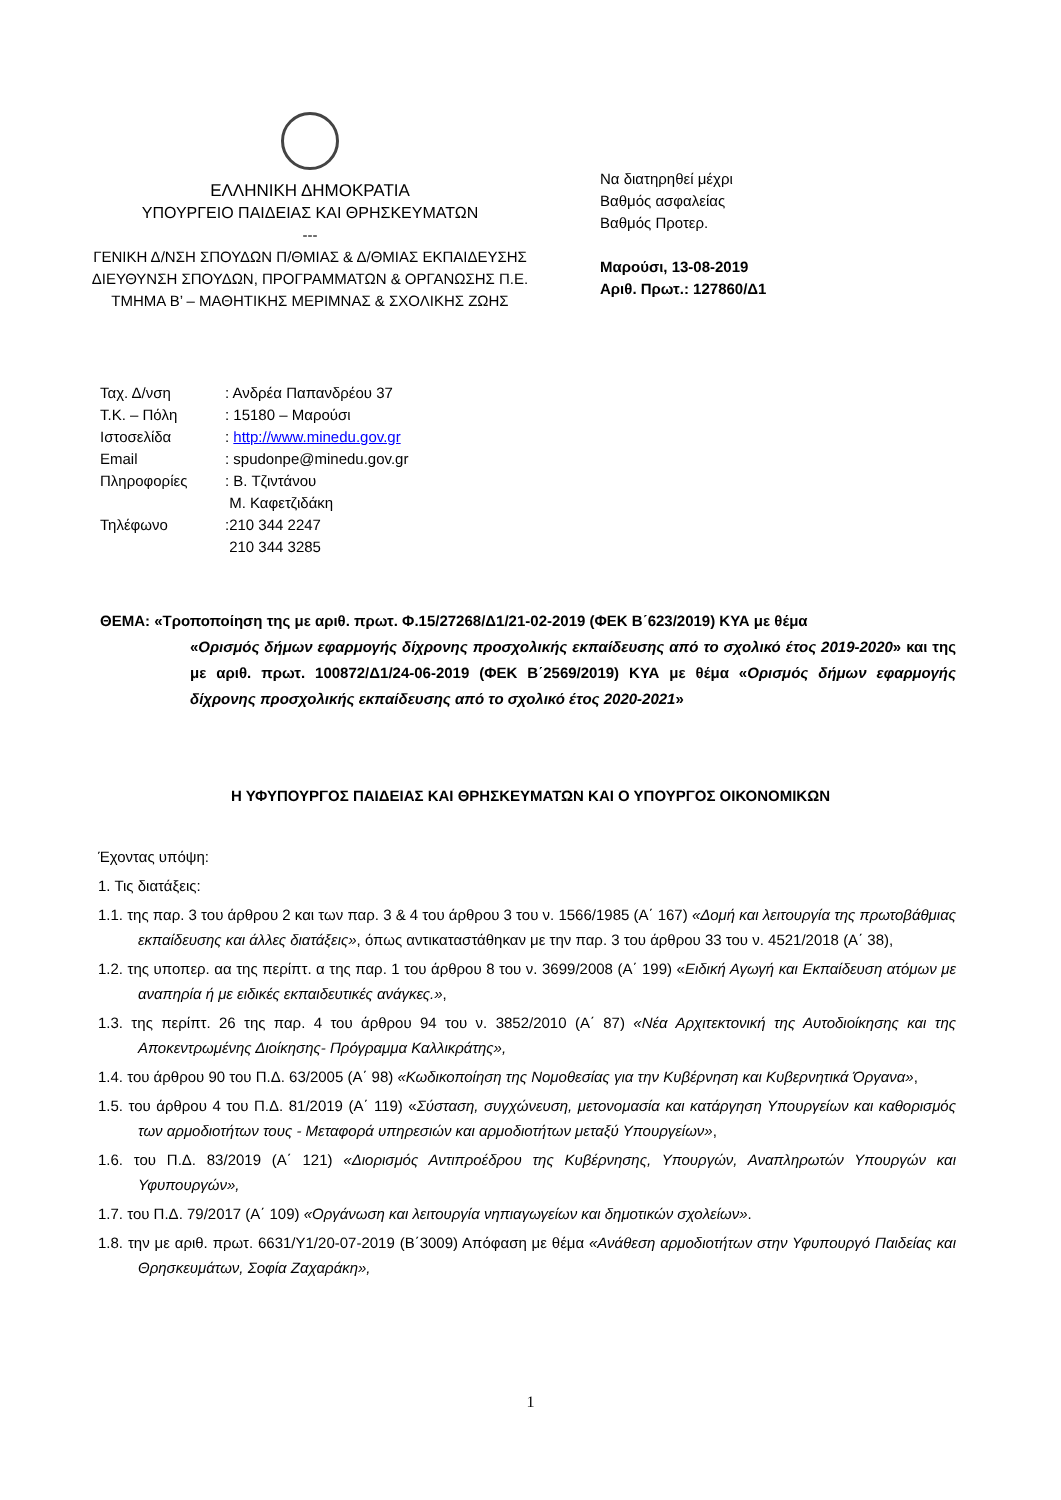ΕΛΛΗΝΙΚΗ ΔΗΜΟΚΡΑΤΙΑ
ΥΠΟΥΡΓΕΙΟ ΠΑΙΔΕΙΑΣ ΚΑΙ ΘΡΗΣΚΕΥΜΑΤΩΝ
---
ΓΕΝΙΚΗ Δ/ΝΣΗ ΣΠΟΥΔΩΝ Π/ΘΜΙΑΣ & Δ/ΘΜΙΑΣ ΕΚΠΑΙΔΕΥΣΗΣ
ΔΙΕΥΘΥΝΣΗ ΣΠΟΥΔΩΝ, ΠΡΟΓΡΑΜΜΑΤΩΝ & ΟΡΓΑΝΩΣΗΣ Π.Ε.
ΤΜΗΜΑ Β’ – ΜΑΘΗΤΙΚΗΣ ΜΕΡΙΜΝΑΣ & ΣΧΟΛΙΚΗΣ ΖΩΗΣ
Να διατηρηθεί μέχρι
Βαθμός ασφαλείας
Βαθμός Προτερ.
Μαρούσι, 13-08-2019
Αριθ. Πρωτ.: 127860/Δ1
| Ταχ. Δ/νση | : Ανδρέα Παπανδρέου 37 |
| Τ.Κ. – Πόλη | : 15180 – Μαρούσι |
| Ιστοσελίδα | : http://www.minedu.gov.gr |
| Email | : spudonpe@minedu.gov.gr |
| Πληροφορίες | : Β. Τζιντάνου Μ. Καφετζιδάκη |
| Τηλέφωνο | :210 344 2247 210 344 3285 |
ΘΕΜΑ: «Τροποποίηση της με αριθ. πρωτ. Φ.15/27268/Δ1/21-02-2019 (ΦΕΚ Β΄623/2019) ΚΥΑ με θέμα
«Ορισμός δήμων εφαρμογής δίχρονης προσχολικής εκπαίδευσης από το σχολικό έτος 2019-2020» και της με αριθ. πρωτ. 100872/Δ1/24-06-2019 (ΦΕΚ Β΄2569/2019) ΚΥΑ με θέμα «Ορισμός δήμων εφαρμογής δίχρονης προσχολικής εκπαίδευσης από το σχολικό έτος 2020-2021»
Η ΥΦΥΠΟΥΡΓΟΣ ΠΑΙΔΕΙΑΣ ΚΑΙ ΘΡΗΣΚΕΥΜΑΤΩΝ ΚΑΙ Ο ΥΠΟΥΡΓΟΣ ΟΙΚΟΝΟΜΙΚΩΝ
Έχοντας υπόψη:
1. Τις διατάξεις:
1.1. της παρ. 3 του άρθρου 2 και των παρ. 3 & 4 του άρθρου 3 του ν. 1566/1985 (Α΄ 167) «Δομή και λειτουργία της πρωτοβάθμιας εκπαίδευσης και άλλες διατάξεις», όπως αντικαταστάθηκαν με την παρ. 3 του άρθρου 33 του ν. 4521/2018 (Α΄ 38),
1.2. της υποπερ. αα της περίπτ. α της παρ. 1 του άρθρου 8 του ν. 3699/2008 (Α΄ 199) «Ειδική Αγωγή και Εκπαίδευση ατόμων με αναπηρία ή με ειδικές εκπαιδευτικές ανάγκες.»,
1.3. της περίπτ. 26 της παρ. 4 του άρθρου 94 του ν. 3852/2010 (Α΄ 87) «Νέα Αρχιτεκτονική της Αυτοδιοίκησης και της Αποκεντρωμένης Διοίκησης- Πρόγραμμα Καλλικράτης»,
1.4. του άρθρου 90 του Π.Δ. 63/2005 (Α΄ 98) «Κωδικοποίηση της Νομοθεσίας για την Κυβέρνηση και Κυβερνητικά Όργανα»,
1.5. του άρθρου 4 του Π.Δ. 81/2019 (Α΄ 119) «Σύσταση, συγχώνευση, μετονομασία και κατάργηση Υπουργείων και καθορισμός των αρμοδιοτήτων τους - Μεταφορά υπηρεσιών και αρμοδιοτήτων μεταξύ Υπουργείων»,
1.6. του Π.Δ. 83/2019 (Α΄ 121) «Διορισμός Αντιπροέδρου της Κυβέρνησης, Υπουργών, Αναπληρωτών Υπουργών και Υφυπουργών»,
1.7. του Π.Δ. 79/2017 (Α΄ 109) «Οργάνωση και λειτουργία νηπιαγωγείων και δημοτικών σχολείων».
1.8. την με αριθ. πρωτ. 6631/Υ1/20-07-2019 (Β΄3009) Απόφαση με θέμα «Ανάθεση αρμοδιοτήτων στην Υφυπουργό Παιδείας και Θρησκευμάτων, Σοφία Ζαχαράκη»,
1